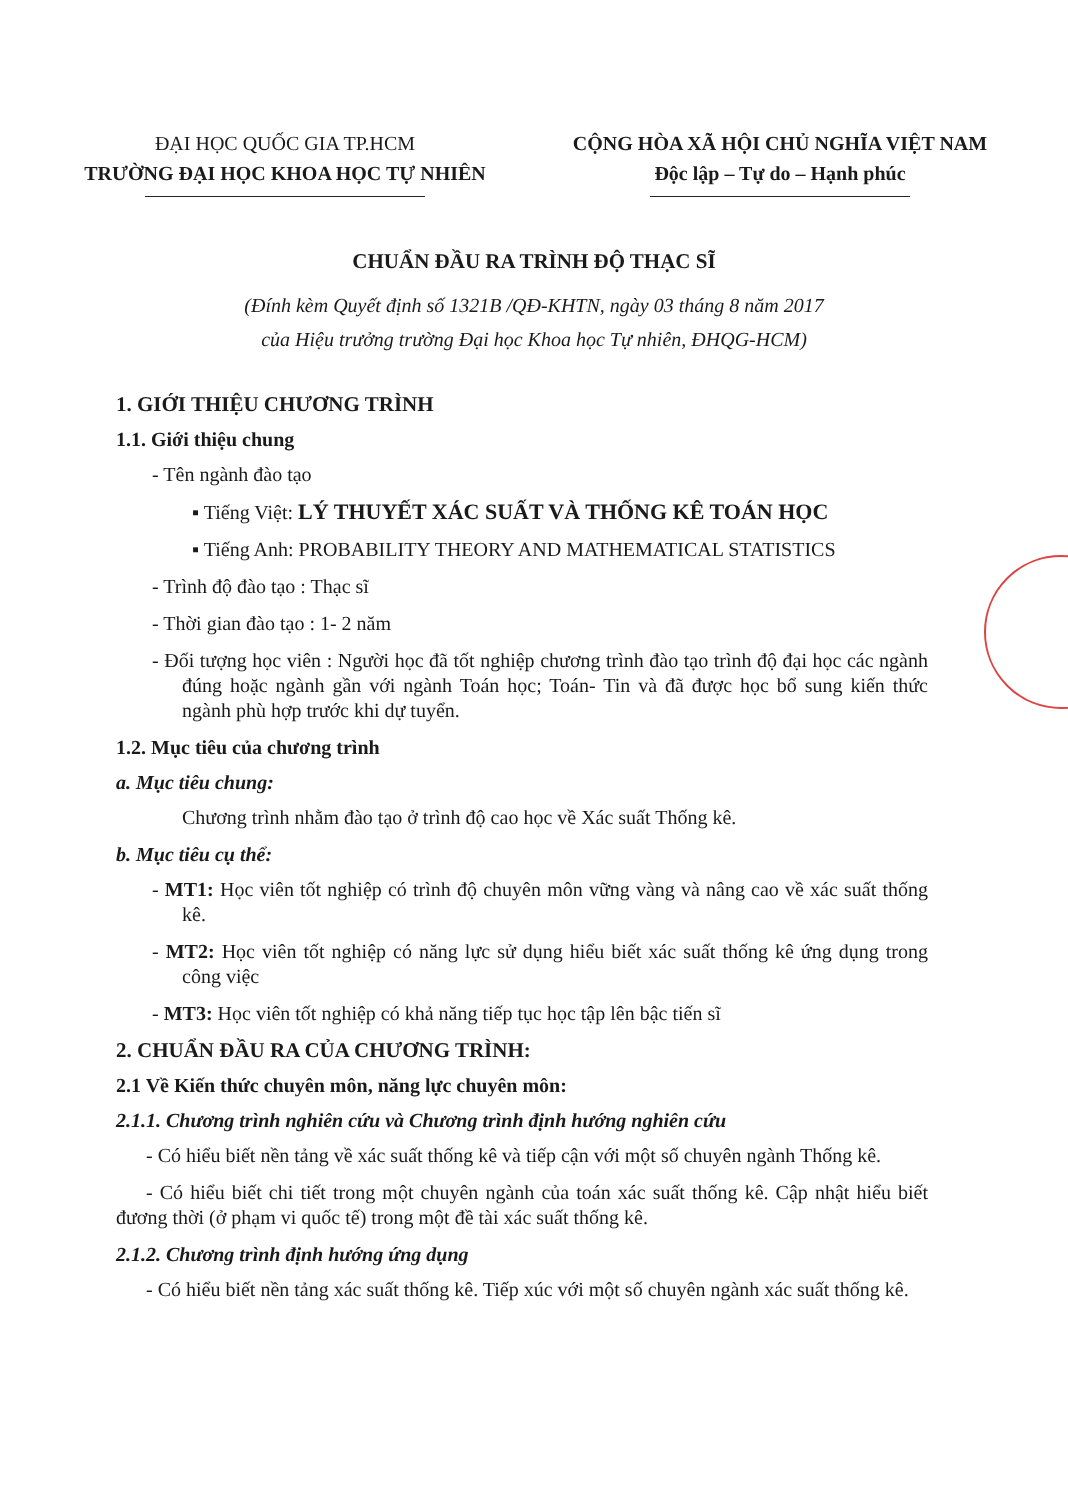ĐẠI HỌC QUỐC GIA TP.HCM
TRƯỜNG ĐẠI HỌC KHOA HỌC TỰ NHIÊN
CỘNG HÒA XÃ HỘI CHỦ NGHĨA VIỆT NAM
Độc lập – Tự do – Hạnh phúc
CHUẨN ĐẦU RA TRÌNH ĐỘ THẠC SĨ
(Đính kèm Quyết định số 1321B /QĐ-KHTN, ngày 03 tháng 8 năm 2017
của Hiệu trưởng trường Đại học Khoa học Tự nhiên, ĐHQG-HCM)
1. GIỚI THIỆU CHƯƠNG TRÌNH
1.1. Giới thiệu chung
- Tên ngành đào tạo
▪ Tiếng Việt: LÝ THUYẾT XÁC SUẤT VÀ THỐNG KÊ TOÁN HỌC
▪ Tiếng Anh: PROBABILITY THEORY AND MATHEMATICAL STATISTICS
- Trình độ đào tạo : Thạc sĩ
- Thời gian đào tạo : 1- 2 năm
- Đối tượng học viên : Người học đã tốt nghiệp chương trình đào tạo trình độ đại học các ngành đúng hoặc ngành gần với ngành Toán học; Toán- Tin và đã được học bổ sung kiến thức ngành phù hợp trước khi dự tuyển.
1.2. Mục tiêu của chương trình
a. Mục tiêu chung:
Chương trình nhằm đào tạo ở trình độ cao học về Xác suất Thống kê.
b. Mục tiêu cụ thể:
- MT1: Học viên tốt nghiệp có trình độ chuyên môn vững vàng và nâng cao về xác suất thống kê.
- MT2: Học viên tốt nghiệp có năng lực sử dụng hiểu biết xác suất thống kê ứng dụng trong công việc
- MT3: Học viên tốt nghiệp có khả năng tiếp tục học tập lên bậc tiến sĩ
2. CHUẨN ĐẦU RA CỦA CHƯƠNG TRÌNH:
2.1 Về Kiến thức chuyên môn, năng lực chuyên môn:
2.1.1. Chương trình nghiên cứu và Chương trình định hướng nghiên cứu
- Có hiểu biết nền tảng về xác suất thống kê và tiếp cận với một số chuyên ngành Thống kê.
- Có hiểu biết chi tiết trong một chuyên ngành của toán xác suất thống kê. Cập nhật hiểu biết đương thời (ở phạm vi quốc tế) trong một đề tài xác suất thống kê.
2.1.2. Chương trình định hướng ứng dụng
- Có hiểu biết nền tảng xác suất thống kê. Tiếp xúc với một số chuyên ngành xác suất thống kê.